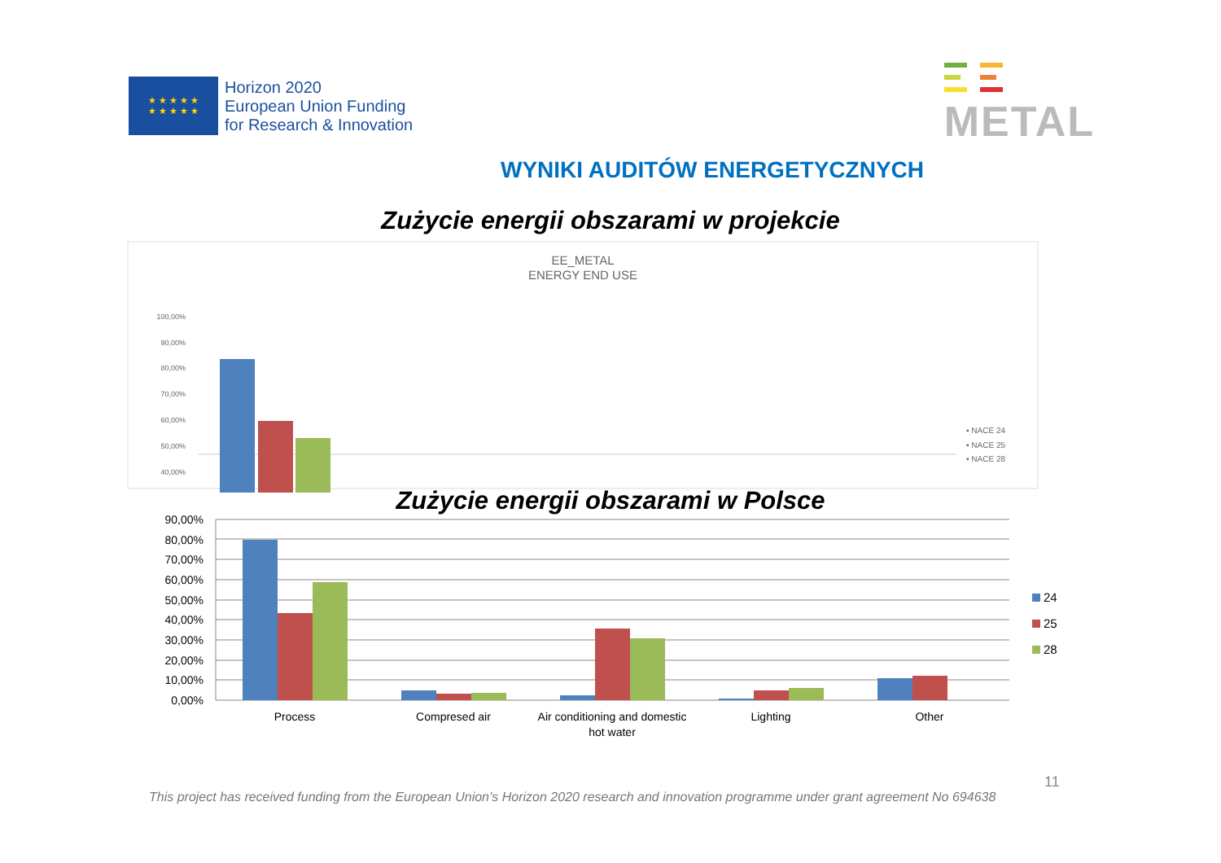★ ★ ★ ★ ★
★ ★ ★ ★ ★
Horizon 2020
European Union Funding
for Research & Innovation
METAL
WYNIKI AUDITÓW ENERGETYCZNYCH
Zużycie energii obszarami w projekcie
EE_METAL
ENERGY END USE
100,00%
90,00%
80,00%
70,00%
60,00%
50,00%
40,00%
▪ NACE 24
▪ NACE 25
▪ NACE 28
Zużycie energii obszarami w Polsce
90,00%
80,00%
70,00%
60,00%
50,00%
40,00%
30,00%
20,00%
10,00%
0,00%
Process
Compresed air
Air conditioning and domestic
hot water
Lighting
Other
24
25
28
11
This project has received funding from the European Union’s Horizon 2020 research and innovation programme under grant agreement No 694638